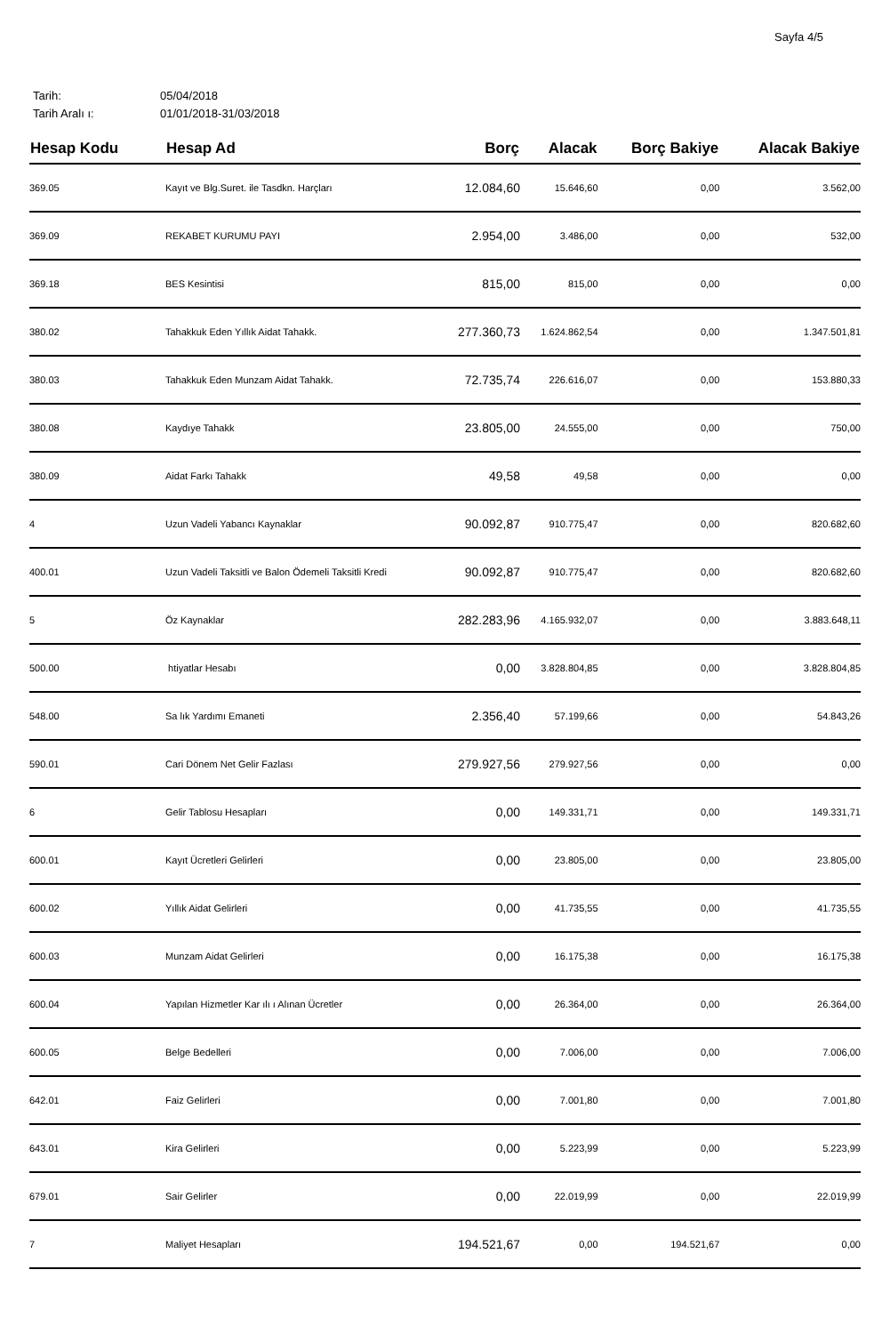Sayfa 4/5
Tarih: 05/04/2018
Tarih Aralı ı: 01/01/2018-31/03/2018
| Hesap Kodu | Hesap Ad | Borç | Alacak | Borç Bakiye | Alacak Bakiye |
| --- | --- | --- | --- | --- | --- |
| 369.05 | Kayıt ve Blg.Suret. ile Tasdkn. Harçları | 12.084,60 | 15.646,60 | 0,00 | 3.562,00 |
| 369.09 | REKABET KURUMU PAYI | 2.954,00 | 3.486,00 | 0,00 | 532,00 |
| 369.18 | BES Kesintisi | 815,00 | 815,00 | 0,00 | 0,00 |
| 380.02 | Tahakkuk Eden Yıllık Aidat Tahakk. | 277.360,73 | 1.624.862,54 | 0,00 | 1.347.501,81 |
| 380.03 | Tahakkuk Eden Munzam Aidat Tahakk. | 72.735,74 | 226.616,07 | 0,00 | 153.880,33 |
| 380.08 | Kaydıye Tahakk | 23.805,00 | 24.555,00 | 0,00 | 750,00 |
| 380.09 | Aidat Farkı Tahakk | 49,58 | 49,58 | 0,00 | 0,00 |
| 4 | Uzun Vadeli Yabancı Kaynaklar | 90.092,87 | 910.775,47 | 0,00 | 820.682,60 |
| 400.01 | Uzun Vadeli Taksitli ve Balon Ödemeli Taksitli Kredi | 90.092,87 | 910.775,47 | 0,00 | 820.682,60 |
| 5 | Öz Kaynaklar | 282.283,96 | 4.165.932,07 | 0,00 | 3.883.648,11 |
| 500.00 | htiyatlar Hesabı | 0,00 | 3.828.804,85 | 0,00 | 3.828.804,85 |
| 548.00 | Sa lık Yardımı Emaneti | 2.356,40 | 57.199,66 | 0,00 | 54.843,26 |
| 590.01 | Cari Dönem Net Gelir Fazlası | 279.927,56 | 279.927,56 | 0,00 | 0,00 |
| 6 | Gelir Tablosu Hesapları | 0,00 | 149.331,71 | 0,00 | 149.331,71 |
| 600.01 | Kayıt Ücretleri Gelirleri | 0,00 | 23.805,00 | 0,00 | 23.805,00 |
| 600.02 | Yıllık Aidat Gelirleri | 0,00 | 41.735,55 | 0,00 | 41.735,55 |
| 600.03 | Munzam Aidat Gelirleri | 0,00 | 16.175,38 | 0,00 | 16.175,38 |
| 600.04 | Yapılan Hizmetler Kar ılı ı Alınan Ücretler | 0,00 | 26.364,00 | 0,00 | 26.364,00 |
| 600.05 | Belge Bedelleri | 0,00 | 7.006,00 | 0,00 | 7.006,00 |
| 642.01 | Faiz Gelirleri | 0,00 | 7.001,80 | 0,00 | 7.001,80 |
| 643.01 | Kira Gelirleri | 0,00 | 5.223,99 | 0,00 | 5.223,99 |
| 679.01 | Sair Gelirler | 0,00 | 22.019,99 | 0,00 | 22.019,99 |
| 7 | Maliyet Hesapları | 194.521,67 | 0,00 | 194.521,67 | 0,00 |